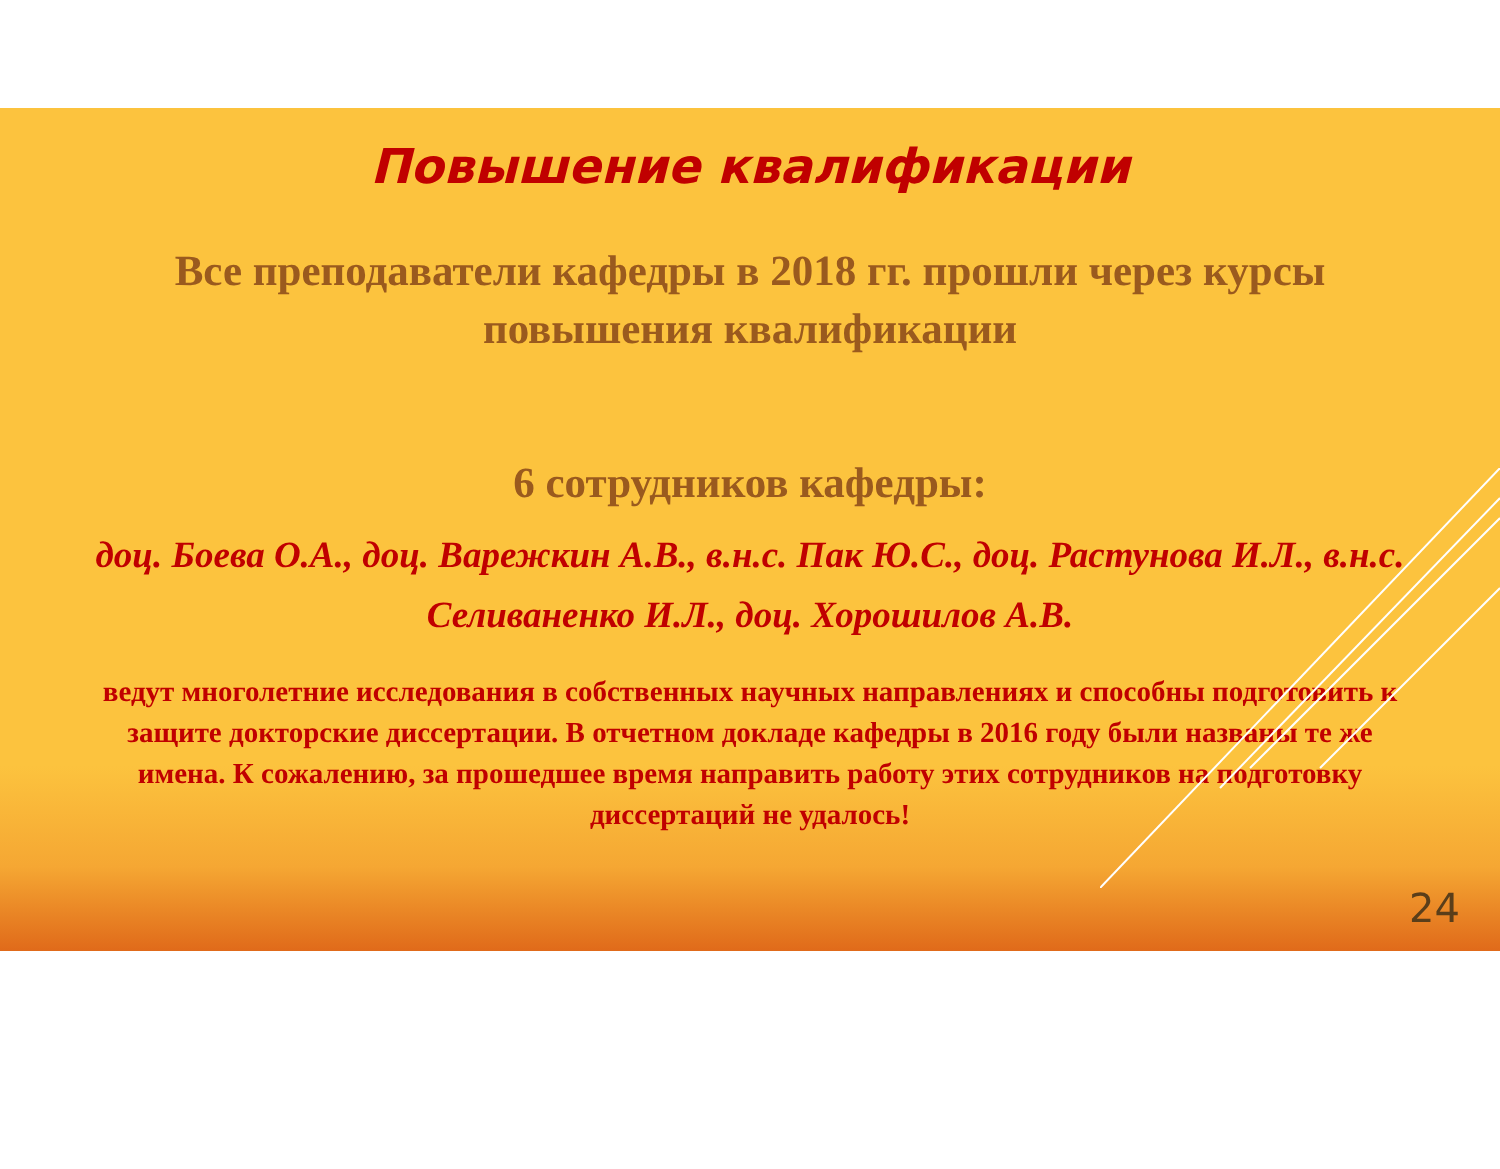Повышение квалификации
Все преподаватели кафедры в 2018 гг. прошли через курсы повышения квалификации
6 сотрудников кафедры:
доц. Боева О.А., доц. Варежкин А.В., в.н.с. Пак Ю.С., доц. Растунова И.Л., в.н.с. Селиваненко И.Л., доц. Хорошилов А.В.
ведут многолетние исследования в собственных научных направлениях и способны подготовить к защите докторские диссертации. В отчетном докладе кафедры в 2016 году были названы те же имена. К сожалению, за прошедшее время направить работу этих сотрудников на подготовку диссертаций не удалось!
24